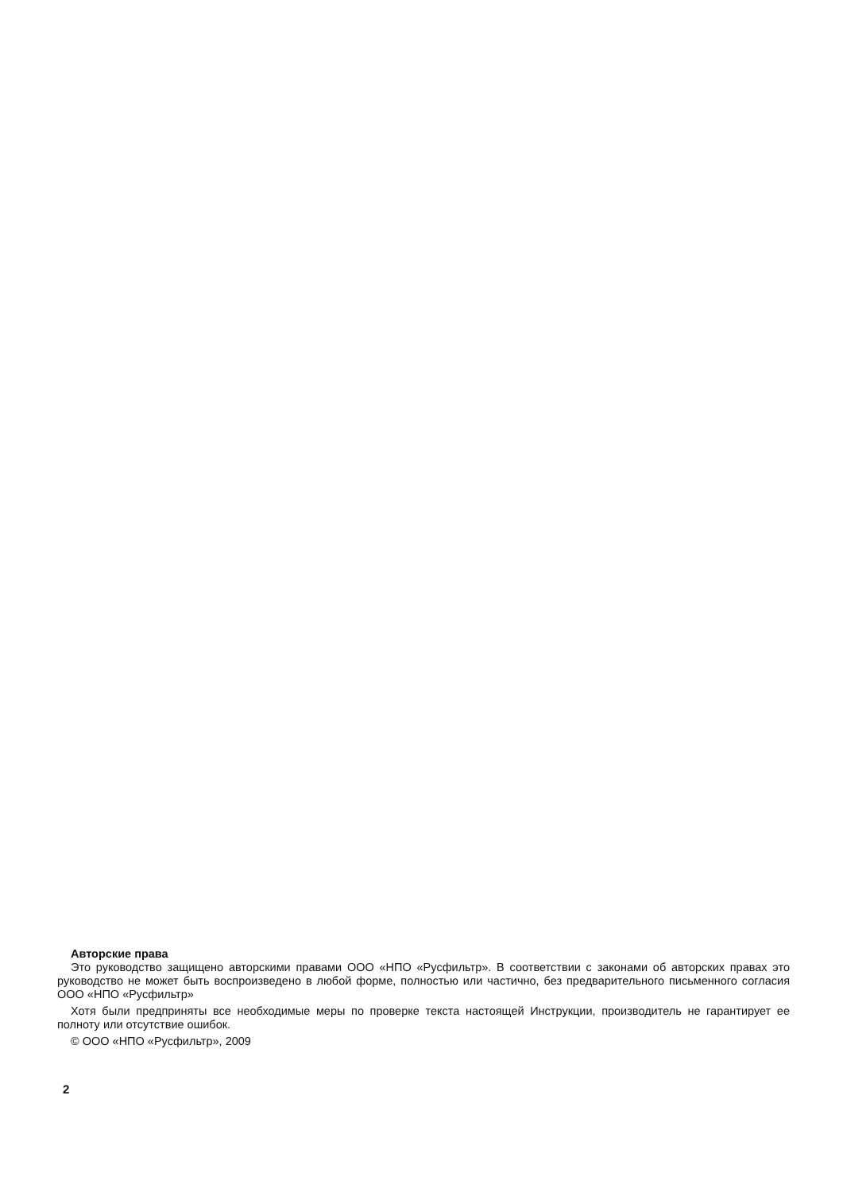Авторские права
Это руководство защищено авторскими правами ООО «НПО «Русфильтр». В соответствии с законами об авторских правах это руководство не может быть воспроизведено в любой форме, полностью или частично, без предварительного письменного согласия ООО «НПО «Русфильтр»
Хотя были предприняты все необходимые меры по проверке текста настоящей Инструкции, производитель не гарантирует ее полноту или отсутствие ошибок.
© ООО «НПО «Русфильтр», 2009
2